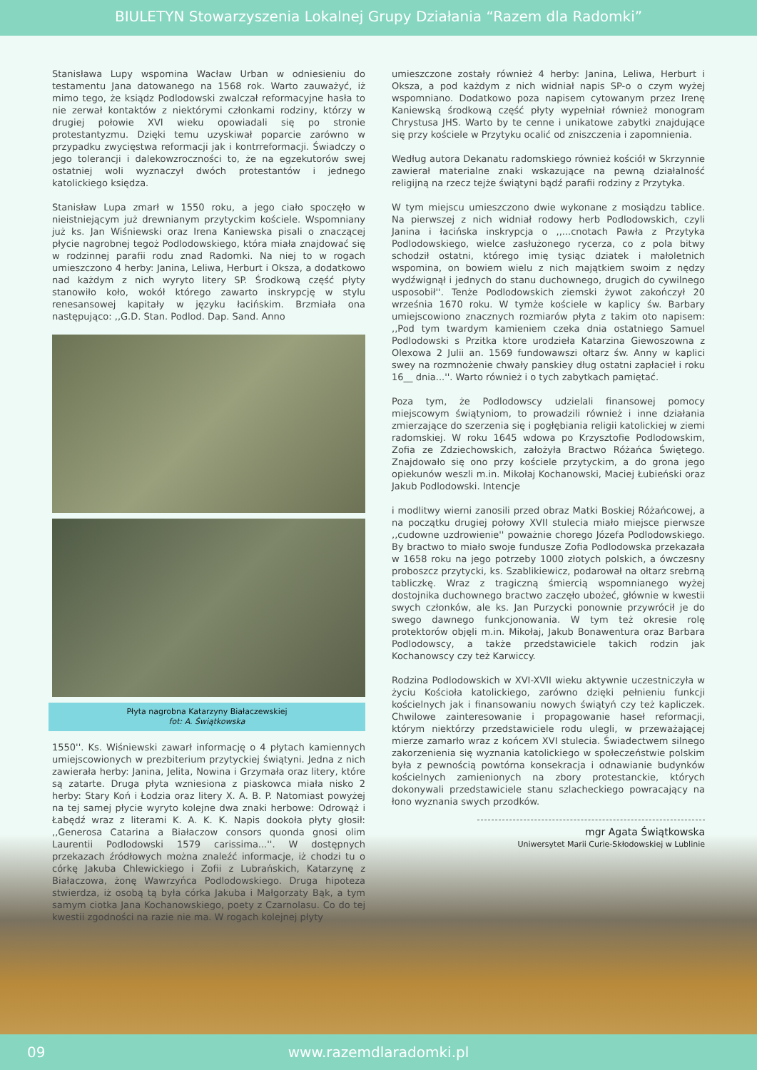BIULETYN Stowarzyszenia Lokalnej Grupy Działania “Razem dla Radomki”
Stanisława Lupy wspomina Wacław Urban w odniesieniu do testamentu Jana datowanego na 1568 rok. Warto zauważyć, iż mimo tego, że ksiądz Podlodowski zwalczał reformacyjne hasła to nie zerwał kontaktów z niektórymi członkami rodziny, którzy w drugiej połowie XVI wieku opowiadali się po stronie protestantyzmu. Dzięki temu uzyskiwał poparcie zarówno w przypadku zwycięstwa reformacji jak i kontrreformacji. Świadczy o jego tolerancji i dalekowzroczności to, że na egzekutorów swej ostatniej woli wyznaczył dwóch protestantów i jednego katolickiego księdza.
Stanisław Lupa zmarł w 1550 roku, a jego ciało spoczęło w nieistniejącym już drewnianym przytyckim kościele. Wspomniany już ks. Jan Wiśniewski oraz Irena Kaniewska pisali o znaczącej płycie nagrobnej tegoż Podlodowskiego, która miała znajdować się w rodzinnej parafii rodu znad Radomki. Na niej to w rogach umieszczono 4 herby: Janina, Leliwa, Herburt i Oksza, a dodatkowo nad każdym z nich wyryto litery SP. Środkową część płyty stanowiło koło, wokół którego zawarto inskrypcję w stylu renesansowej kapitały w języku łacińskim. Brzmiała ona następująco: ,,G.D. Stan. Podlod. Dap. Sand. Anno
Płyta nagrobna Katarzyny Białaczewskiej
fot: A. Świątkowska
1550''. Ks. Wiśniewski zawarł informację o 4 płytach kamiennych umiejscowionych w prezbiterium przytyckiej świątyni. Jedna z nich zawierała herby: Janina, Jelita, Nowina i Grzymała oraz litery, które są zatarte. Druga płyta wzniesiona z piaskowca miała nisko 2 herby: Stary Koń i Łodzia oraz litery X. A. B. P. Natomiast powyżej na tej samej płycie wyryto kolejne dwa znaki herbowe: Odrowąż i Łabędź wraz z literami K. A. K. K. Napis dookoła płyty głosił: ,,Generosa Catarina a Białaczow consors quonda gnosi olim Laurentii Podlodowski 1579 carissima...''. W dostępnych przekazach źródłowych można znaleźć informacje, iż chodzi tu o córkę Jakuba Chlewickiego i Zofii z Lubrańskich, Katarzynę z Białaczowa, żonę Wawrzyńca Podlodowskiego. Druga hipoteza stwierdza, iż osobą tą była córka Jakuba i Małgorzaty Bąk, a tym samym ciotka Jana Kochanowskiego, poety z Czarnolasu. Co do tej kwestii zgodności na razie nie ma. W rogach kolejnej płyty
umieszczone zostały również 4 herby: Janina, Leliwa, Herburt i Oksza, a pod każdym z nich widniał napis SP-o o czym wyżej wspomniano. Dodatkowo poza napisem cytowanym przez Irenę Kaniewską środkową część płyty wypełniał również monogram Chrystusa JHS. Warto by te cenne i unikatowe zabytki znajdujące się przy kościele w Przytyku ocalić od zniszczenia i zapomnienia.
Według autora Dekanatu radomskiego również kościół w Skrzynnie zawierał materialne znaki wskazujące na pewną działalność religijną na rzecz tejże świątyni bądź parafii rodziny z Przytyka.
W tym miejscu umieszczono dwie wykonane z mosiądzu tablice. Na pierwszej z nich widniał rodowy herb Podlodowskich, czyli Janina i łacińska inskrypcja o ,,...cnotach Pawła z Przytyka Podlodowskiego, wielce zasłużonego rycerza, co z pola bitwy schodził ostatni, którego imię tysiąc dziatek i małoletnich wspomina, on bowiem wielu z nich majątkiem swoim z nędzy wydźwignął i jednych do stanu duchownego, drugich do cywilnego usposobił''. Tenże Podlodowskich ziemski żywot zakończył 20 września 1670 roku. W tymże kościele w kaplicy św. Barbary umiejscowiono znacznych rozmiarów płyta z takim oto napisem: ,,Pod tym twardym kamieniem czeka dnia ostatniego Samuel Podlodowski s Przitka ktore urodzieła Katarzina Giewoszowna z Olexowa 2 Julii an. 1569 fundowawszi ołtarz św. Anny w kaplici swey na rozmnożenie chwały panskiey dług ostatni zapłacieł i roku 16__ dnia...''. Warto również i o tych zabytkach pamiętać.
Poza tym, że Podlodowscy udzielali finansowej pomocy miejscowym świątyniom, to prowadzili również i inne działania zmierzające do szerzenia się i pogłębiania religii katolickiej w ziemi radomskiej. W roku 1645 wdowa po Krzysztofie Podlodowskim, Zofia ze Zdziechowskich, założyła Bractwo Różańca Świętego. Znajdowało się ono przy kościele przytyckim, a do grona jego opiekunów weszli m.in. Mikołaj Kochanowski, Maciej Łubieński oraz Jakub Podlodowski. Intencje
i modlitwy wierni zanosili przed obraz Matki Boskiej Różańcowej, a na początku drugiej połowy XVII stulecia miało miejsce pierwsze ,,cudowne uzdrowienie'' poważnie chorego Józefa Podlodowskiego. By bractwo to miało swoje fundusze Zofia Podlodowska przekazała w 1658 roku na jego potrzeby 1000 złotych polskich, a ówczesny proboszcz przytycki, ks. Szablikiewicz, podarował na ołtarz srebrną tabliczkę. Wraz z tragiczną śmiercią wspomnianego wyżej dostojnika duchownego bractwo zaczęło ubożeć, głównie w kwestii swych członków, ale ks. Jan Purzycki ponownie przywrócił je do swego dawnego funkcjonowania. W tym też okresie rolę protektorów objęli m.in. Mikołaj, Jakub Bonawentura oraz Barbara Podlodowscy, a także przedstawiciele takich rodzin jak Kochanowscy czy też Karwiccy.
Rodzina Podlodowskich w XVI-XVII wieku aktywnie uczestniczyła w życiu Kościoła katolickiego, zarówno dzięki pełnieniu funkcji kościelnych jak i finansowaniu nowych świątyń czy też kapliczek. Chwilowe zainteresowanie i propagowanie haseł reformacji, którym niektórzy przedstawiciele rodu ulegli, w przeważającej mierze zamarło wraz z końcem XVI stulecia. Świadectwem silnego zakorzenienia się wyznania katolickiego w społeczeństwie polskim była z pewnością powtórna konsekracja i odnawianie budynków kościelnych zamienionych na zbory protestanckie, których dokonywali przedstawiciele stanu szlacheckiego powracający na łono wyznania swych przodków.
mgr Agata Świątkowska
Uniwersytet Marii Curie-Skłodowskiej w Lublinie
09
www.razemdlaradomki.pl